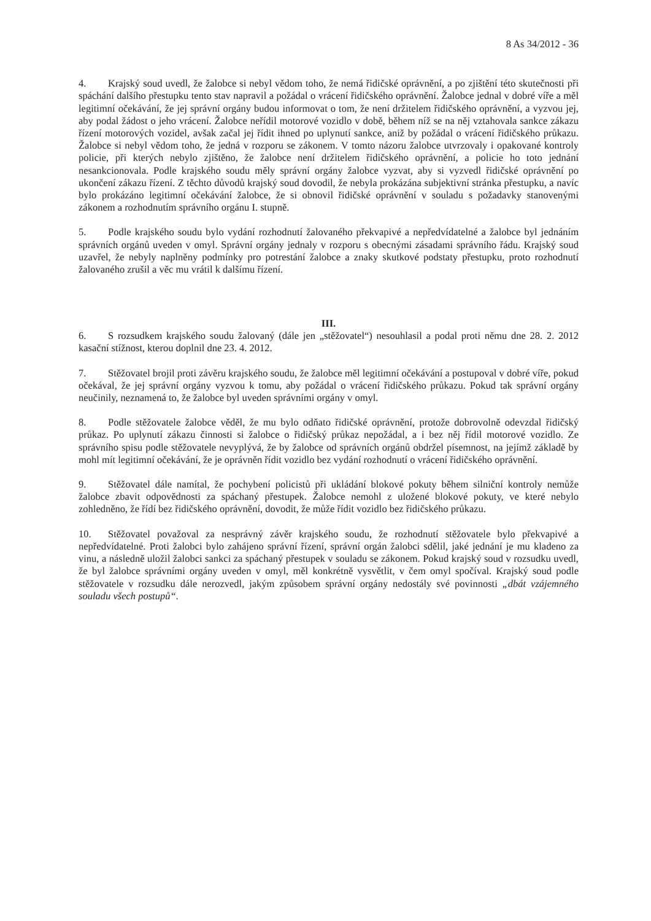8 As 34/2012 - 36
4. Krajský soud uvedl, že žalobce si nebyl vědom toho, že nemá řidičské oprávnění, a po zjištění této skutečnosti při spáchání dalšího přestupku tento stav napravil a požádal o vrácení řidičského oprávnění. Žalobce jednal v dobré víře a měl legitimní očekávání, že jej správní orgány budou informovat o tom, že není držitelem řidičského oprávnění, a vyzvou jej, aby podal žádost o jeho vrácení. Žalobce neřídil motorové vozidlo v době, během níž se na něj vztahovala sankce zákazu řízení motorových vozidel, avšak začal jej řídit ihned po uplynutí sankce, aniž by požádal o vrácení řidičského průkazu. Žalobce si nebyl vědom toho, že jedná v rozporu se zákonem. V tomto názoru žalobce utvrzovaly i opakované kontroly policie, při kterých nebylo zjištěno, že žalobce není držitelem řidičského oprávnění, a policie ho toto jednání nesankcionovala. Podle krajského soudu měly správní orgány žalobce vyzvat, aby si vyzvedl řidičské oprávnění po ukončení zákazu řízení. Z těchto důvodů krajský soud dovodil, že nebyla prokázána subjektivní stránka přestupku, a navíc bylo prokázáno legitimní očekávání žalobce, že si obnovil řidičské oprávnění v souladu s požadavky stanovenými zákonem a rozhodnutím správního orgánu I. stupně.
5. Podle krajského soudu bylo vydání rozhodnutí žalovaného překvapivé a nepředvídatelné a žalobce byl jednáním správních orgánů uveden v omyl. Správní orgány jednaly v rozporu s obecnými zásadami správního řádu. Krajský soud uzavřel, že nebyly naplněny podmínky pro potrestání žalobce a znaky skutkové podstaty přestupku, proto rozhodnutí žalovaného zrušil a věc mu vrátil k dalšímu řízení.
III.
6. S rozsudkem krajského soudu žalovaný (dále jen „stěžovatel“) nesouhlasil a podal proti němu dne 28. 2. 2012 kasační stížnost, kterou doplnil dne 23. 4. 2012.
7. Stěžovatel brojil proti závěru krajského soudu, že žalobce měl legitimní očekávání a postupoval v dobré víře, pokud očekával, že jej správní orgány vyzvou k tomu, aby požádal o vrácení řidičského průkazu. Pokud tak správní orgány neučinily, neznamená to, že žalobce byl uveden správními orgány v omyl.
8. Podle stěžovatele žalobce věděl, že mu bylo odňato řidičské oprávnění, protože dobrovolně odevzdal řidičský průkaz. Po uplynutí zákazu činnosti si žalobce o řidičský průkaz nepožádal, a i bez něj řídil motorové vozidlo. Ze správního spisu podle stěžovatele nevyplývá, že by žalobce od správních orgánů obdržel písemnost, na jejímž základě by mohl mít legitimní očekávání, že je oprávněn řídit vozidlo bez vydání rozhodnutí o vrácení řidičského oprávnění.
9. Stěžovatel dále namítal, že pochybení policistů při ukládání blokové pokuty během silniční kontroly nemůže žalobce zbavit odpovědnosti za spáchaný přestupek. Žalobce nemohl z uložené blokové pokuty, ve které nebylo zohledněno, že řídí bez řidičského oprávnění, dovodit, že může řídit vozidlo bez řidičského průkazu.
10. Stěžovatel považoval za nesprávný závěr krajského soudu, že rozhodnutí stěžovatele bylo překvapivé a nepředvídatelné. Proti žalobci bylo zahájeno správní řízení, správní orgán žalobci sdělil, jaké jednání je mu kladeno za vinu, a následně uložil žalobci sankci za spáchaný přestupek v souladu se zákonem. Pokud krajský soud v rozsudku uvedl, že byl žalobce správními orgány uveden v omyl, měl konkrétně vysvětlit, v čem omyl spočíval. Krajský soud podle stěžovatele v rozsudku dále nerozvedl, jakým způsobem správní orgány nedostály své povinnosti „dbát vzájemného souladu všech postupů“.